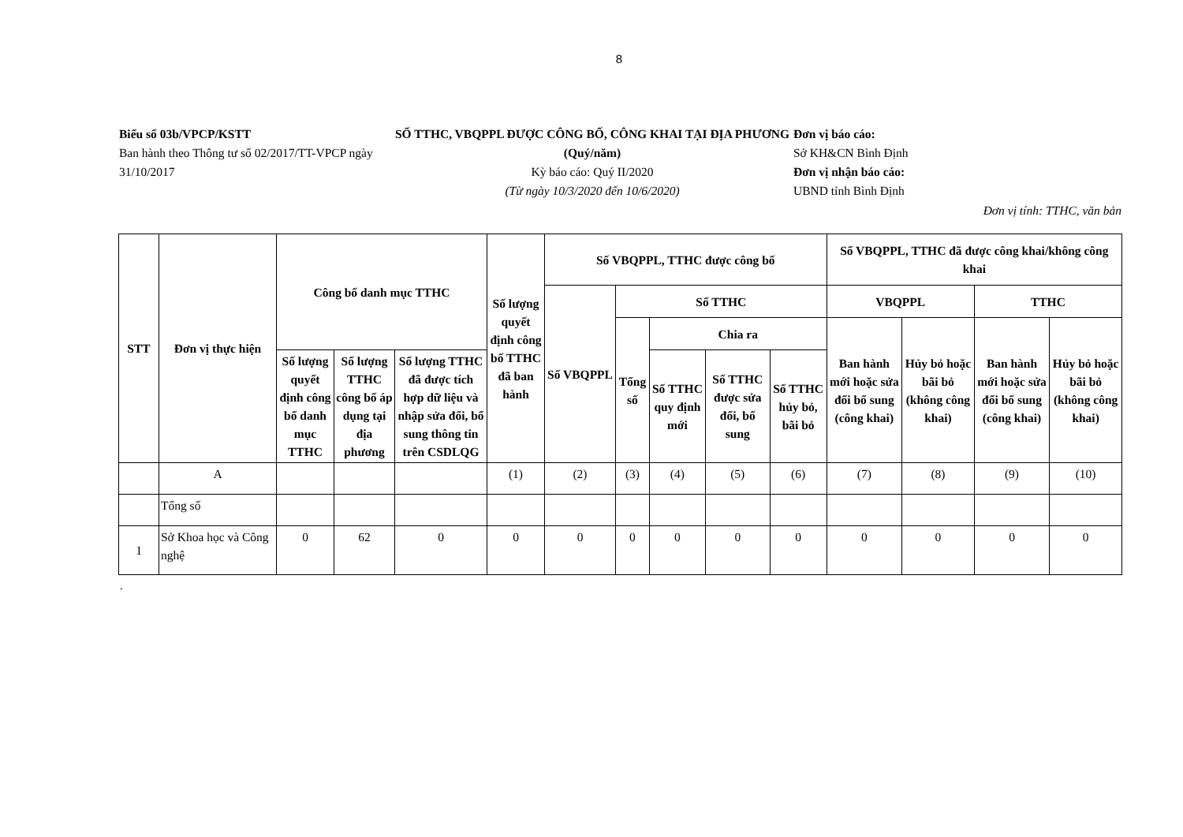8
Biểu số 03b/VPCP/KSTT
Ban hành theo Thông tư số 02/2017/TT-VPCP ngày 31/10/2017
SỐ TTHC, VBQPPL ĐƯỢC CÔNG BỐ, CÔNG KHAI TẠI ĐỊA PHƯƠNG
(Quý/năm)
Kỳ báo cáo: Quý II/2020
(Từ ngày 10/3/2020 đến 10/6/2020)
Đơn vị báo cáo:
Sở KH&CN Bình Định
Đơn vị nhận báo cáo:
UBND tỉnh Bình Định
Đơn vị tính: TTHC, văn bản
| STT | Đơn vị thực hiện | Công bố danh mục TTHC | | | Số lượng quyết định công bố TTHC đã ban hành | Số VBQPPL, TTHC được công bố | | | | | Số VBQPPL, TTHC đã được công khai/không công khai | | | |
| --- | --- | --- | --- | --- | --- | --- | --- | --- | --- | --- | --- | --- | --- | --- |
| | | | | | | Số VBQPPL | Số TTHC | | | | VBQPPL | | TTHC | |
| | | | | | | | Tổng số | Chia ra | | | Ban hành mới hoặc sửa đổi bổ sung (công khai) | Hủy bỏ hoặc bãi bỏ (không công khai) | Ban hành mới hoặc sửa đổi bổ sung (công khai) | Hủy bỏ hoặc bãi bỏ (không công khai) |
| | | Số lượng quyết định công bố danh mục TTHC | Số lượng TTHC công bố áp dụng tại địa phương | Số lượng TTHC đã được tích hợp dữ liệu và nhập sửa đổi, bổ sung thông tin trên CSDLQG | | | | Số TTHC quy định mới | Số TTHC được sửa đổi, bổ sung | Số TTHC hủy bỏ, bãi bỏ | | | | |
| | A | | | | (1) | (2) | (3) | (4) | (5) | (6) | (7) | (8) | (9) | (10) |
| | Tổng số | | | | | | | | | | | | | |
| 1 | Sở Khoa học và Công nghệ | 0 | 62 | 0 | 0 | 0 | 0 | 0 | 0 | 0 | 0 | 0 | 0 | 0 |
.